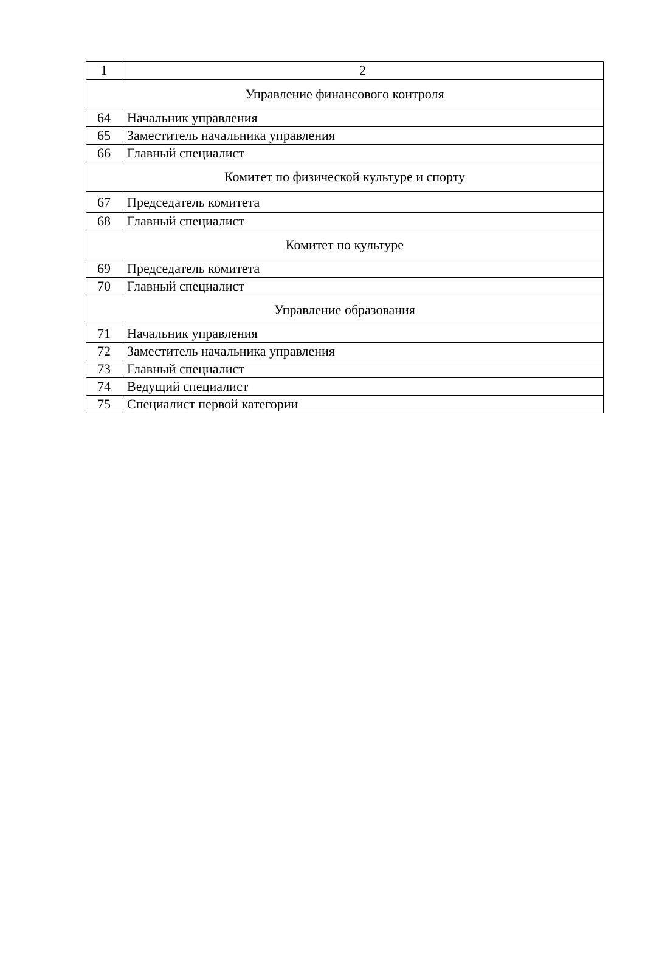| 1 | 2 |
| --- | --- |
| Управление финансового контроля | |
| 64 | Начальник управления |
| 65 | Заместитель начальника управления |
| 66 | Главный специалист |
| Комитет по физической культуре и спорту | |
| 67 | Председатель комитета |
| 68 | Главный специалист |
| Комитет по культуре | |
| 69 | Председатель комитета |
| 70 | Главный специалист |
| Управление образования | |
| 71 | Начальник управления |
| 72 | Заместитель начальника управления |
| 73 | Главный специалист |
| 74 | Ведущий специалист |
| 75 | Специалист первой категории |